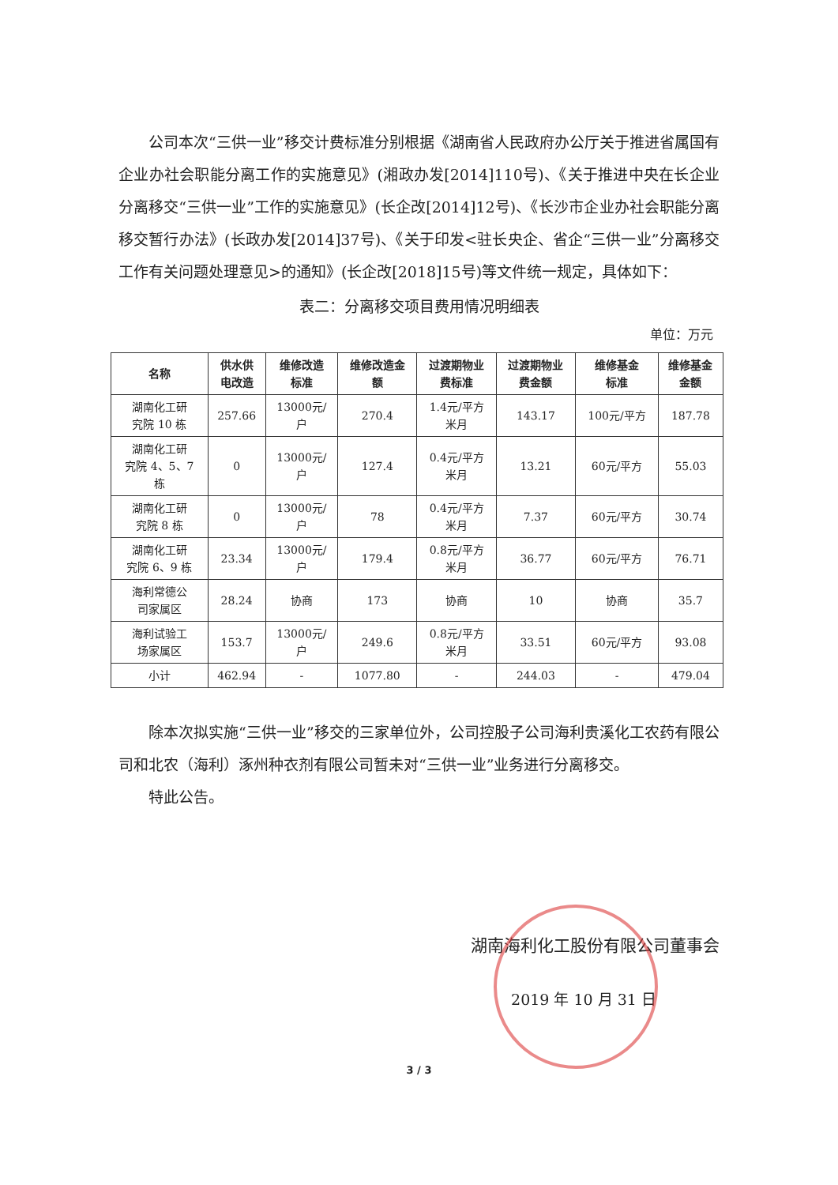公司本次“三供一业”移交计费标准分别根据《湖南省人民政府办公厅关于推进省属国有企业办社会职能分离工作的实施意见》(湘政办发[2014]110号)、《关于推进中央在长企业分离移交“三供一业”工作的实施意见》(长企改[2014]12号)、《长沙市企业办社会职能分离移交暂行办法》(长政办发[2014]37号)、《关于印发<驻长央企、省企“三供一业”分离移交工作有关问题处理意见>的通知》(长企改[2018]15号)等文件统一规定，具体如下：
表二：分离移交项目费用情况明细表
单位：万元
| 名称 | 供水供 电改造 | 维修改造 标准 | 维修改造金 额 | 过渡期物业 费标准 | 过渡期物业 费金额 | 维修基金 标准 | 维修基金 金额 |
| --- | --- | --- | --- | --- | --- | --- | --- |
| 湖南化工研 究院 10 栋 | 257.66 | 13000元/ 户 | 270.4 | 1.4元/平方 米月 | 143.17 | 100元/平方 | 187.78 |
| 湖南化工研 究院 4、5、7 栋 | 0 | 13000元/ 户 | 127.4 | 0.4元/平方 米月 | 13.21 | 60元/平方 | 55.03 |
| 湖南化工研 究院 8 栋 | 0 | 13000元/ 户 | 78 | 0.4元/平方 米月 | 7.37 | 60元/平方 | 30.74 |
| 湖南化工研 究院 6、9 栋 | 23.34 | 13000元/ 户 | 179.4 | 0.8元/平方 米月 | 36.77 | 60元/平方 | 76.71 |
| 海利常德公 司家属区 | 28.24 | 协商 | 173 | 协商 | 10 | 协商 | 35.7 |
| 海利试验工 场家属区 | 153.7 | 13000元/ 户 | 249.6 | 0.8元/平方 米月 | 33.51 | 60元/平方 | 93.08 |
| 小计 | 462.94 | - | 1077.80 | - | 244.03 | - | 479.04 |
除本次拟实施“三供一业”移交的三家单位外，公司控股子公司海利贵溪化工农药有限公司和北农（海利）涿州种衣剂有限公司暂未对“三供一业”业务进行分离移交。
特此公告。
湖南海利化工股份有限公司董事会
2019 年 10 月 31 日
3 / 3